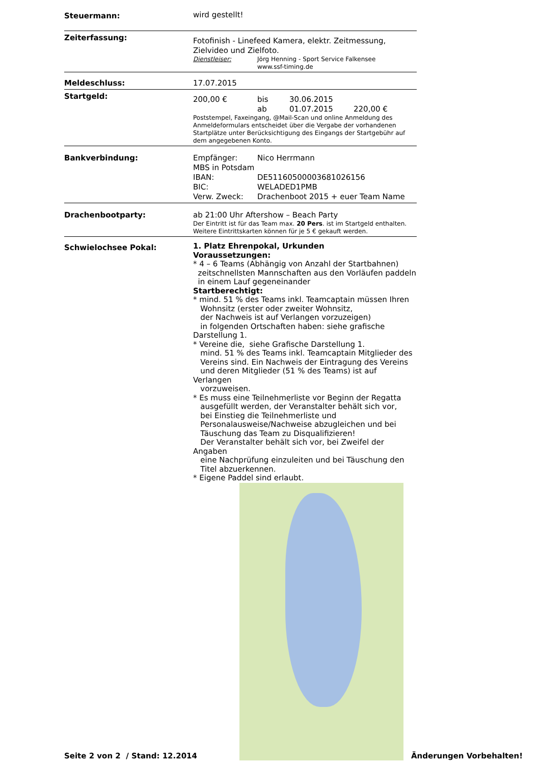Steuermann:
wird gestellt!
Zeiterfassung:
Fotofinish - Linefeed Kamera, elektr. Zeitmessung, Zielvideo und Zielfoto.
Dienstleiser: Jörg Henning - Sport Service Falkensee
www.ssf-timing.de
Meldeschluss:
17.07.2015
Startgeld:
200,00 € bis 30.06.2015
ab 01.07.2015 220,00 €
Poststempel, Faxeingang, @Mail-Scan und online Anmeldung des Anmeldeformulars entscheidet über die Vergabe der vorhandenen Startplätze unter Berücksichtigung des Eingangs der Startgebühr auf dem angegebenen Konto.
Bankverbindung:
Empfänger: Nico Herrmann
MBS in Potsdam
IBAN: DE51160500003681026156
BIC: WELADED1PMB
Verw. Zweck: Drachenboot 2015 + euer Team Name
Drachenbootparty:
ab 21:00 Uhr Aftershow – Beach Party
Der Eintritt ist für das Team max. 20 Pers. ist im Startgeld enthalten.
Weitere Eintrittskarten können für je 5 € gekauft werden.
Schwielochsee Pokal:
1. Platz Ehrenpokal, Urkunden
Voraussetzungen:
* 4 – 6 Teams (Abhängig von Anzahl der Startbahnen)
zeitschnellsten Mannschaften aus den Vorläufen paddeln
in einem Lauf gegeneinander
Startberechtigt:
* mind. 51 % des Teams inkl. Teamcaptain müssen Ihren
Wohnsitz (erster oder zweiter Wohnsitz,
der Nachweis ist auf Verlangen vorzuzeigen)
in folgenden Ortschaften haben: siehe grafische Darstellung 1.
* Vereine die, siehe Grafische Darstellung 1.
mind. 51 % des Teams inkl. Teamcaptain Mitglieder des
Vereins sind. Ein Nachweis der Eintragung des Vereins
und deren Mitglieder (51 % des Teams) ist auf Verlangen
vorzuweisen.
* Es muss eine Teilnehmerliste vor Beginn der Regatta
ausgefüllt werden, der Veranstalter behält sich vor,
bei Einstieg die Teilnehmerliste und
Personalausweise/Nachweise abzugleichen und bei
Täuschung das Team zu Disqualifizieren!
Der Veranstalter behält sich vor, bei Zweifel der Angaben
eine Nachprüfung einzuleiten und bei Täuschung den
Titel abzuerkennen.
* Eigene Paddel sind erlaubt.
Seite 2 von 2 / Stand: 12.2014
Änderungen Vorbehalten!